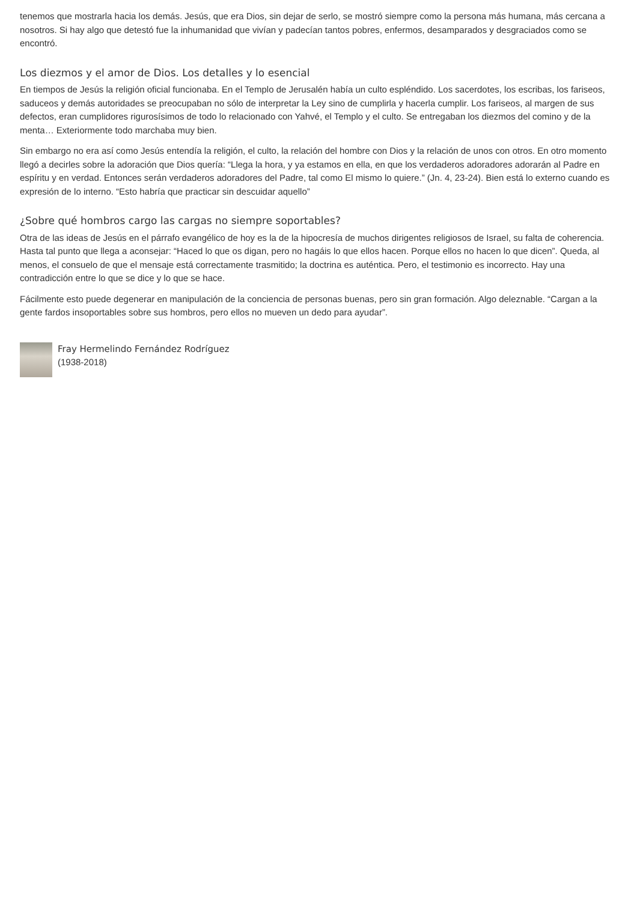tenemos que mostrarla hacia los demás. Jesús, que era Dios, sin dejar de serlo, se mostró siempre como la persona más humana, más cercana a nosotros. Si hay algo que detestó fue la inhumanidad que vivían y padecían tantos pobres, enfermos, desamparados y desgraciados como se encontró.
Los diezmos y el amor de Dios. Los detalles y lo esencial
En tiempos de Jesús la religión oficial funcionaba. En el Templo de Jerusalén había un culto espléndido. Los sacerdotes, los escribas, los fariseos, saduceos y demás autoridades se preocupaban no sólo de interpretar la Ley sino de cumplirla y hacerla cumplir. Los fariseos, al margen de sus defectos, eran cumplidores rigurosísimos de todo lo relacionado con Yahvé, el Templo y el culto. Se entregaban los diezmos del comino y de la menta… Exteriormente todo marchaba muy bien.
Sin embargo no era así como Jesús entendía la religión, el culto, la relación del hombre con Dios y la relación de unos con otros. En otro momento llegó a decirles sobre la adoración que Dios quería: “Llega la hora, y ya estamos en ella, en que los verdaderos adoradores adorarán al Padre en espíritu y en verdad. Entonces serán verdaderos adoradores del Padre, tal como El mismo lo quiere.” (Jn. 4, 23-24). Bien está lo externo cuando es expresión de lo interno. “Esto habría que practicar sin descuidar aquello”
¿Sobre qué hombros cargo las cargas no siempre soportables?
Otra de las ideas de Jesús en el párrafo evangélico de hoy es la de la hipocresía de muchos dirigentes religiosos de Israel, su falta de coherencia. Hasta tal punto que llega a aconsejar: “Haced lo que os digan, pero no hagáis lo que ellos hacen. Porque ellos no hacen lo que dicen”. Queda, al menos, el consuelo de que el mensaje está correctamente trasmitido; la doctrina es auténtica. Pero, el testimonio es incorrecto. Hay una contradicción entre lo que se dice y lo que se hace.
Fácilmente esto puede degenerar en manipulación de la conciencia de personas buenas, pero sin gran formación. Algo deleznable. “Cargan a la gente fardos insoportables sobre sus hombros, pero ellos no mueven un dedo para ayudar”.
Fray Hermelindo Fernández Rodríguez
(1938-2018)